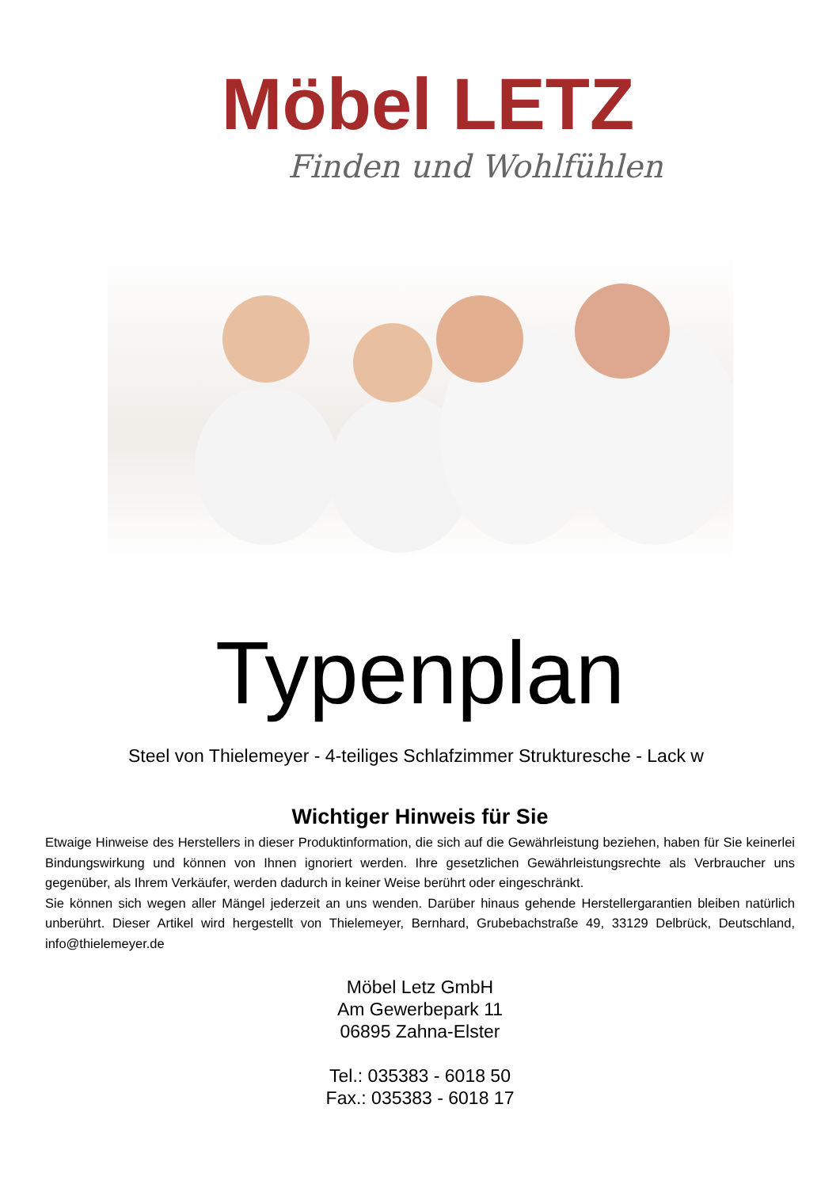Möbel LETZ
Finden und Wohlfühlen
Typenplan
Steel von Thielemeyer - 4-teiliges Schlafzimmer Strukturesche - Lack w
Wichtiger Hinweis für Sie
Etwaige Hinweise des Herstellers in dieser Produktinformation, die sich auf die Gewährleistung beziehen, haben für Sie keinerlei Bindungswirkung und können von Ihnen ignoriert werden. Ihre gesetzlichen Gewährleistungsrechte als Verbraucher uns gegenüber, als Ihrem Verkäufer, werden dadurch in keiner Weise berührt oder eingeschränkt.
Sie können sich wegen aller Mängel jederzeit an uns wenden. Darüber hinaus gehende Herstellergarantien bleiben natürlich unberührt. Dieser Artikel wird hergestellt von Thielemeyer, Bernhard, Grubebachstraße 49, 33129 Delbrück, Deutschland, info@thielemeyer.de
Möbel Letz GmbH
Am Gewerbepark 11
06895 Zahna-Elster
Tel.: 035383 - 6018 50
Fax.: 035383 - 6018 17